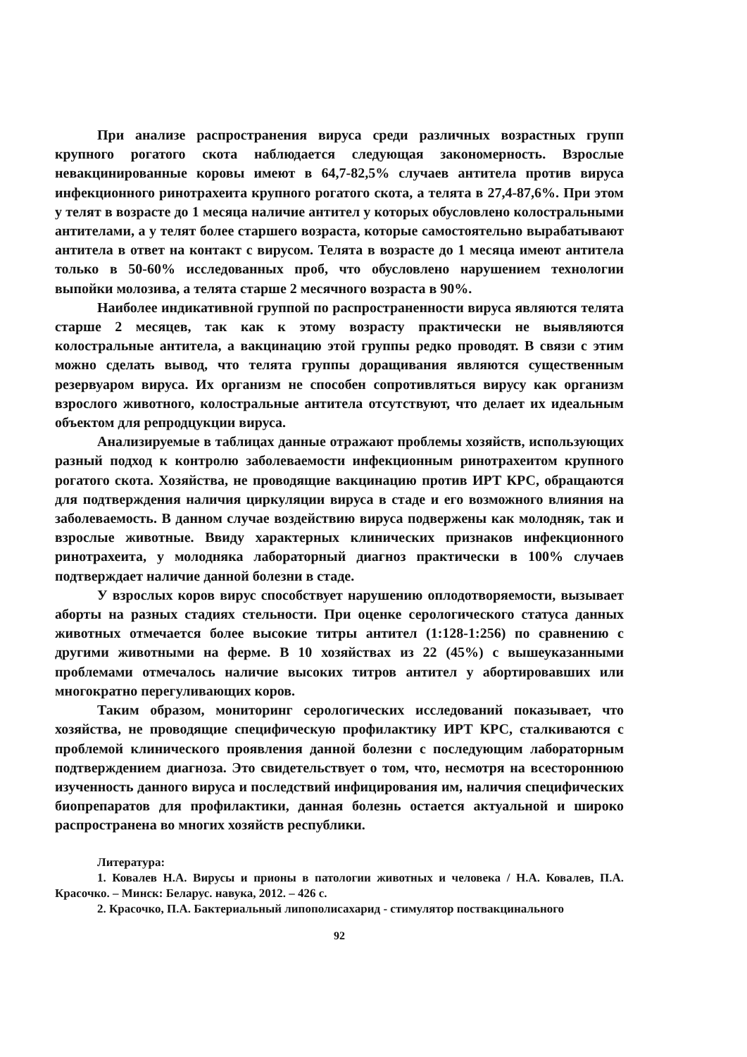При анализе распространения вируса среди различных возрастных групп крупного рогатого скота наблюдается следующая закономерность. Взрослые невакцинированные коровы имеют в 64,7-82,5% случаев антитела против вируса инфекционного ринотрахеита крупного рогатого скота, а телята в 27,4-87,6%. При этом у телят в возрасте до 1 месяца наличие антител у которых обусловлено колостральными антителами, а у телят более старшего возраста, которые самостоятельно вырабатывают антитела в ответ на контакт с вирусом. Телята в возрасте до 1 месяца имеют антитела только в 50-60% исследованных проб, что обусловлено нарушением технологии выпойки молозива, а телята старше 2 месячного возраста в 90%.
Наиболее индикативной группой по распространенности вируса являются телята старше 2 месяцев, так как к этому возрасту практически не выявляются колостральные антитела, а вакцинацию этой группы редко проводят. В связи с этим можно сделать вывод, что телята группы доращивания являются существенным резервуаром вируса. Их организм не способен сопротивляться вирусу как организм взрослого животного, колостральные антитела отсутствуют, что делает их идеальным объектом для репродцукции вируса.
Анализируемые в таблицах данные отражают проблемы хозяйств, использующих разный подход к контролю заболеваемости инфекционным ринотрахеитом крупного рогатого скота. Хозяйства, не проводящие вакцинацию против ИРТ КРС, обращаются для подтверждения наличия циркуляции вируса в стаде и его возможного влияния на заболеваемость. В данном случае воздействию вируса подвержены как молодняк, так и взрослые животные. Ввиду характерных клинических признаков инфекционного ринотрахеита, у молодняка лабораторный диагноз практически в 100% случаев подтверждает наличие данной болезни в стаде.
У взрослых коров вирус способствует нарушению оплодотворяемости, вызывает аборты на разных стадиях стельности. При оценке серологического статуса данных животных отмечается более высокие титры антител (1:128-1:256) по сравнению с другими животными на ферме. В 10 хозяйствах из 22 (45%) с вышеуказанными проблемами отмечалось наличие высоких титров антител у абортировавших или многократно перегуливающих коров.
Таким образом, мониторинг серологических исследований показывает, что хозяйства, не проводящие специфическую профилактику ИРТ КРС, сталкиваются с проблемой клинического проявления данной болезни с последующим лабораторным подтверждением диагноза. Это свидетельствует о том, что, несмотря на всестороннюю изученность данного вируса и последствий инфицирования им, наличия специфических биопрепаратов для профилактики, данная болезнь остается актуальной и широко распространена во многих хозяйств республики.
Литература:
1. Ковалев Н.А. Вирусы и прионы в патологии животных и человека / Н.А. Ковалев, П.А. Красочко. – Минск: Беларус. навука, 2012. – 426 с.
2. Красочко, П.А. Бактериальный липополисахарид - стимулятор поствакцинального
92